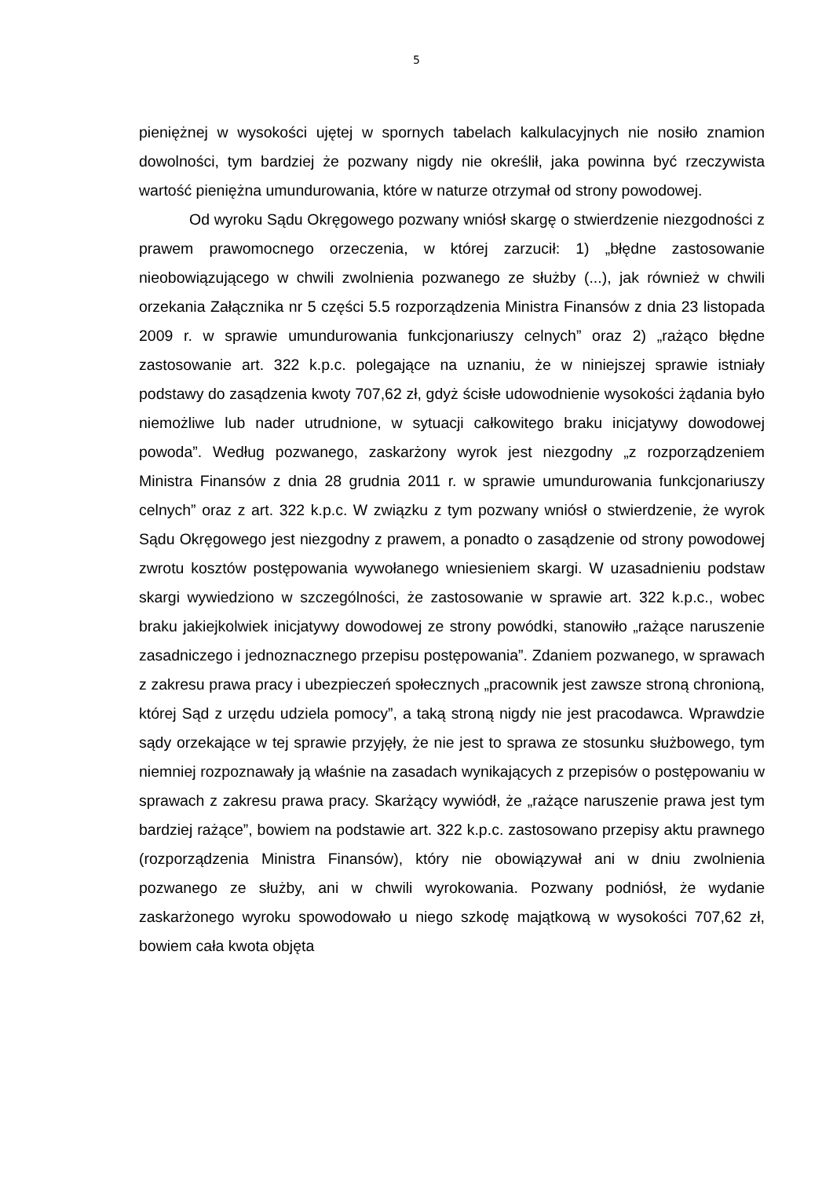5
pieniężnej w wysokości ujętej w spornych tabelach kalkulacyjnych nie nosiło znamion dowolności, tym bardziej że pozwany nigdy nie określił, jaka powinna być rzeczywista wartość pieniężna umundurowania, które w naturze otrzymał od strony powodowej.
Od wyroku Sądu Okręgowego pozwany wniósł skargę o stwierdzenie niezgodności z prawem prawomocnego orzeczenia, w której zarzucił: 1) „błędne zastosowanie nieobowiązującego w chwili zwolnienia pozwanego ze służby (...), jak również w chwili orzekania Załącznika nr 5 części 5.5 rozporządzenia Ministra Finansów z dnia 23 listopada 2009 r. w sprawie umundurowania funkcjonariuszy celnych” oraz 2) „rażąco błędne zastosowanie art. 322 k.p.c. polegające na uznaniu, że w niniejszej sprawie istniały podstawy do zasądzenia kwoty 707,62 zł, gdyż ścisłe udowodnienie wysokości żądania było niemożliwe lub nader utrudnione, w sytuacji całkowitego braku inicjatywy dowodowej powoda”. Według pozwanego, zaskarżony wyrok jest niezgodny „z rozporządzeniem Ministra Finansów z dnia 28 grudnia 2011 r. w sprawie umundurowania funkcjonariuszy celnych” oraz z art. 322 k.p.c. W związku z tym pozwany wniósł o stwierdzenie, że wyrok Sądu Okręgowego jest niezgodny z prawem, a ponadto o zasądzenie od strony powodowej zwrotu kosztów postępowania wywołanego wniesieniem skargi. W uzasadnieniu podstaw skargi wywiedziono w szczególności, że zastosowanie w sprawie art. 322 k.p.c., wobec braku jakiejkolwiek inicjatywy dowodowej ze strony powódki, stanowiło „rażące naruszenie zasadniczego i jednoznacznego przepisu postępowania”. Zdaniem pozwanego, w sprawach z zakresu prawa pracy i ubezpieczeń społecznych „pracownik jest zawsze stroną chronioną, której Sąd z urzędu udziela pomocy”, a taką stroną nigdy nie jest pracodawca. Wprawdzie sądy orzekające w tej sprawie przyjęły, że nie jest to sprawa ze stosunku służbowego, tym niemniej rozpoznawały ją właśnie na zasadach wynikających z przepisów o postępowaniu w sprawach z zakresu prawa pracy. Skarżący wywiódł, że „rażące naruszenie prawa jest tym bardziej rażące”, bowiem na podstawie art. 322 k.p.c. zastosowano przepisy aktu prawnego (rozporządzenia Ministra Finansów), który nie obowiązywał ani w dniu zwolnienia pozwanego ze służby, ani w chwili wyrokowania. Pozwany podniósł, że wydanie zaskarżonego wyroku spowodowało u niego szkodę majątkową w wysokości 707,62 zł, bowiem cała kwota objęta